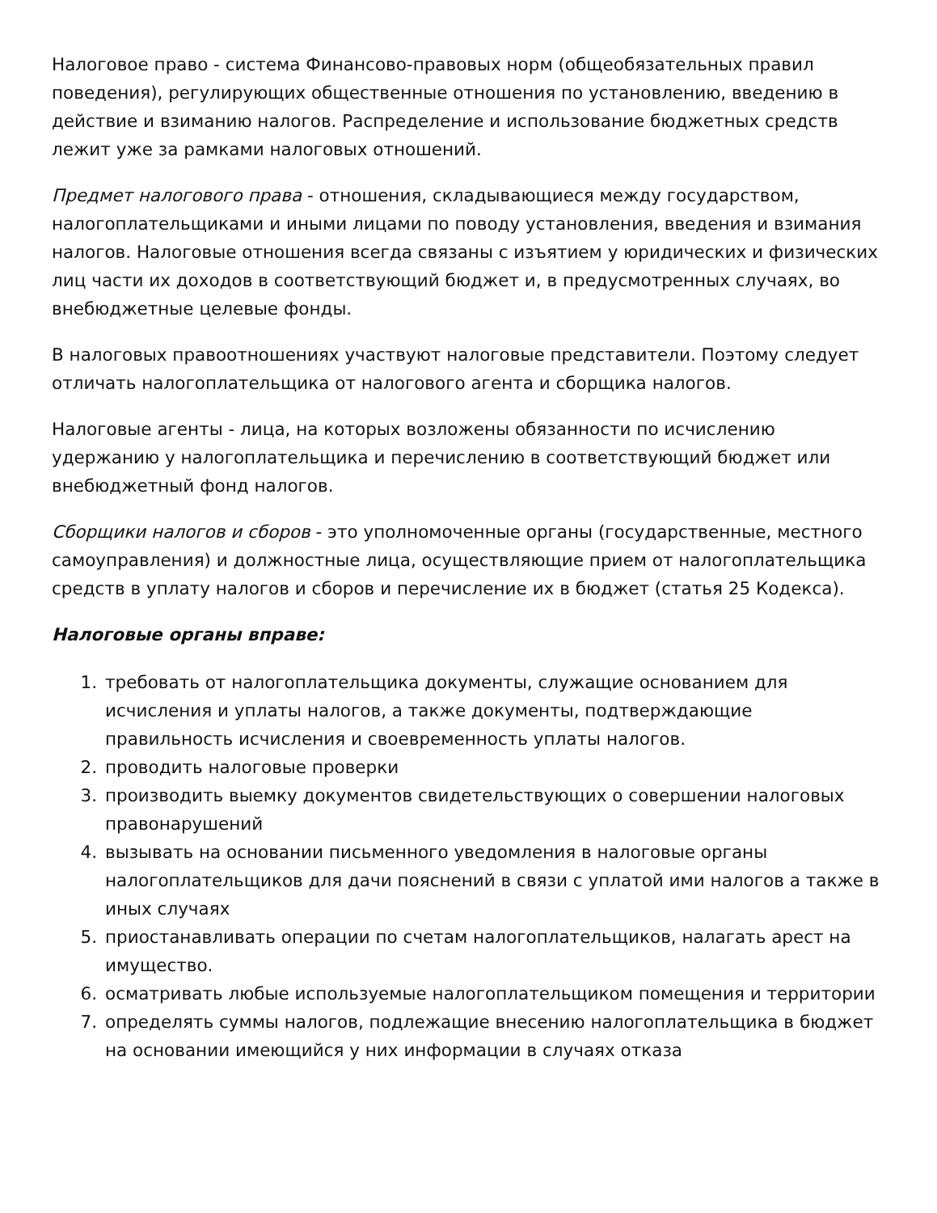Налоговое право - система Финансово-правовых норм (общеобязательных правил поведения), регулирующих общественные отношения по установлению, введению в действие и взиманию налогов. Распределение и использование бюджетных средств лежит уже за рамками налоговых отношений.
Предмет налогового права - отношения, складывающиеся между государством, налогоплательщиками и иными лицами по поводу установления, введения и взимания налогов. Налоговые отношения всегда связаны с изъятием у юридических и физических лиц части их доходов в соответствующий бюджет и, в предусмотренных случаях, во внебюджетные целевые фонды.
В налоговых правоотношениях участвуют налоговые представители. Поэтому следует отличать налогоплательщика от налогового агента и сборщика налогов.
Налоговые агенты - лица, на которых возложены обязанности по исчислению удержанию у налогоплательщика и перечислению в соответствующий бюджет или внебюджетный фонд налогов.
Сборщики налогов и сборов - это уполномоченные органы (государственные, местного самоуправления) и должностные лица, осуществляющие прием от налогоплательщика средств в уплату налогов и сборов и перечисление их в бюджет (статья 25 Кодекса).
Налоговые органы вправе:
1. требовать от налогоплательщика документы, служащие основанием для исчисления и уплаты налогов, а также документы, подтверждающие правильность исчисления и своевременность уплаты налогов.
2. проводить налоговые проверки
3. производить выемку документов свидетельствующих о совершении налоговых правонарушений
4. вызывать на основании письменного уведомления в налоговые органы налогоплательщиков для дачи пояснений в связи с уплатой ими налогов а также в иных случаях
5. приостанавливать операции по счетам налогоплательщиков, налагать арест на имущество.
6. осматривать любые используемые налогоплательщиком помещения и территории
7. определять суммы налогов, подлежащие внесению налогоплательщика в бюджет на основании имеющийся у них информации в случаях отказа